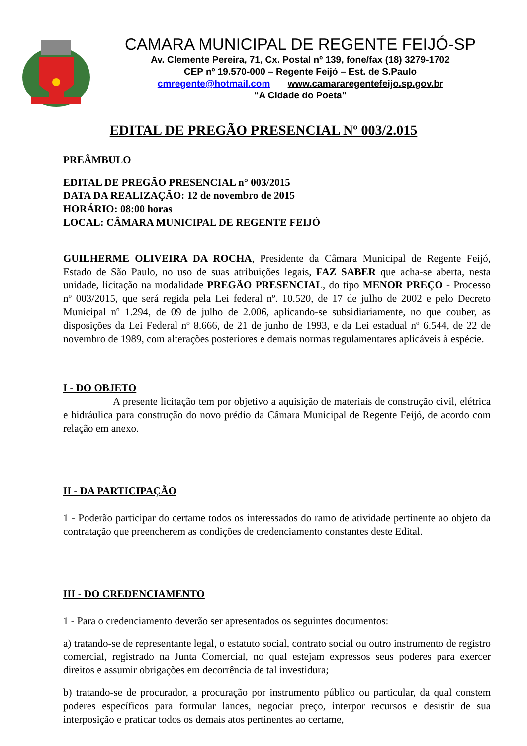CAMARA MUNICIPAL DE REGENTE FEIJÓ-SP
Av. Clemente Pereira, 71, Cx. Postal nº 139, fone/fax (18) 3279-1702
CEP nº 19.570-000 – Regente Feijó – Est. de S.Paulo
cmregente@hotmail.com www.camararegentefeijo.sp.gov.br
“A Cidade do Poeta”
EDITAL DE PREGÃO PRESENCIAL Nº 003/2.015
PREÂMBULO
EDITAL DE PREGÃO PRESENCIAL n° 003/2015
DATA DA REALIZAÇÃO: 12 de novembro de 2015
HORÁRIO: 08:00 horas
LOCAL: CÂMARA MUNICIPAL DE REGENTE FEIJÓ
GUILHERME OLIVEIRA DA ROCHA, Presidente da Câmara Municipal de Regente Feijó, Estado de São Paulo, no uso de suas atribuições legais, FAZ SABER que acha-se aberta, nesta unidade, licitação na modalidade PREGÃO PRESENCIAL, do tipo MENOR PREÇO - Processo nº 003/2015, que será regida pela Lei federal nº. 10.520, de 17 de julho de 2002 e pelo Decreto Municipal nº 1.294, de 09 de julho de 2.006, aplicando-se subsidiariamente, no que couber, as disposições da Lei Federal nº 8.666, de 21 de junho de 1993, e da Lei estadual nº 6.544, de 22 de novembro de 1989, com alterações posteriores e demais normas regulamentares aplicáveis à espécie.
I - DO OBJETO
A presente licitação tem por objetivo a aquisição de materiais de construção civil, elétrica e hidráulica para construção do novo prédio da Câmara Municipal de Regente Feijó, de acordo com relação em anexo.
II - DA PARTICIPAÇÃO
1 - Poderão participar do certame todos os interessados do ramo de atividade pertinente ao objeto da contratação que preencherem as condições de credenciamento constantes deste Edital.
III - DO CREDENCIAMENTO
1 - Para o credenciamento deverão ser apresentados os seguintes documentos:
a) tratando-se de representante legal, o estatuto social, contrato social ou outro instrumento de registro comercial, registrado na Junta Comercial, no qual estejam expressos seus poderes para exercer direitos e assumir obrigações em decorrência de tal investidura;
b) tratando-se de procurador, a procuração por instrumento público ou particular, da qual constem poderes específicos para formular lances, negociar preço, interpor recursos e desistir de sua interposição e praticar todos os demais atos pertinentes ao certame,